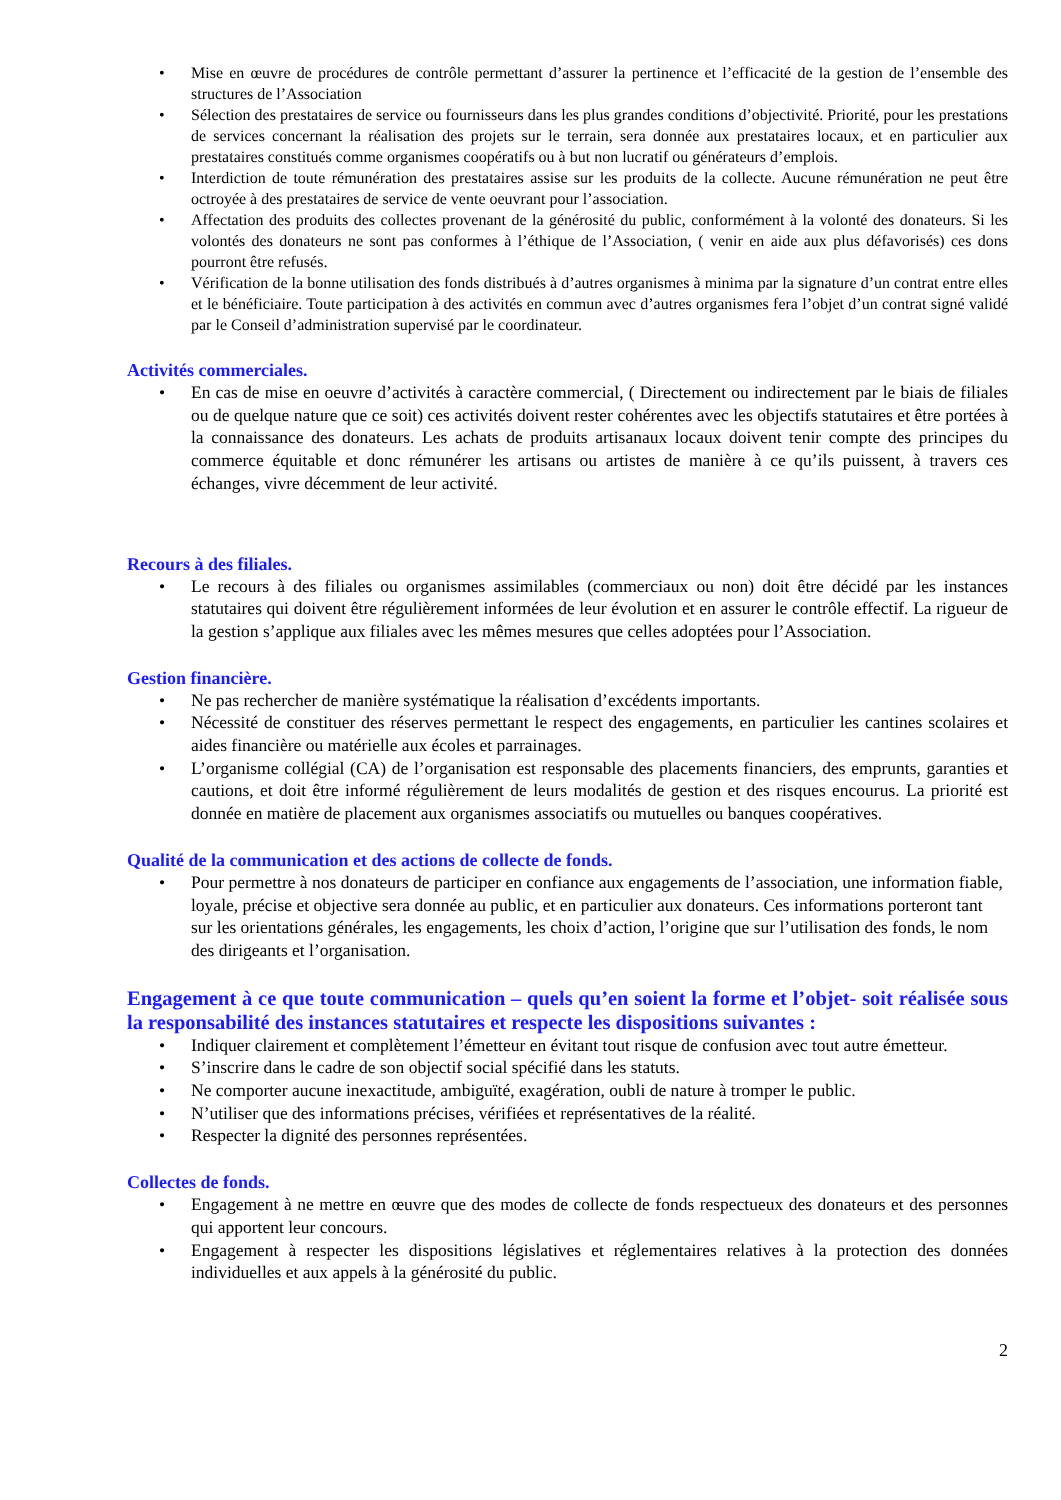• Mise en œuvre de procédures de contrôle permettant d’assurer la pertinence et l’efficacité de la gestion de l’ensemble des structures de l’Association
• Sélection des prestataires de service ou fournisseurs dans les plus grandes conditions d’objectivité. Priorité, pour les prestations de services concernant la réalisation des projets sur le terrain, sera donnée aux prestataires locaux, et en particulier aux prestataires constitués comme organismes coopératifs ou à but non lucratif ou générateurs d’emplois.
• Interdiction de toute rémunération des prestataires assise sur les produits de la collecte. Aucune rémunération ne peut être octroyée à des prestataires de service de vente oeuvrant pour l’association.
• Affectation des produits des collectes provenant de la générosité du public, conformément à la volonté des donateurs. Si les volontés des donateurs ne sont pas conformes à l’éthique de l’Association, ( venir en aide aux plus défavorisés) ces dons pourront être refusés.
• Vérification de la bonne utilisation des fonds distribués à d’autres organismes à minima par la signature d’un contrat entre elles et le bénéficiaire. Toute participation à des activités en commun avec d’autres organismes fera l’objet d’un contrat signé validé par le Conseil d’administration supervisé par le coordinateur.
Activités commerciales.
• En cas de mise en oeuvre d’activités à caractère commercial, ( Directement ou indirectement par le biais de filiales ou de quelque nature que ce soit) ces activités doivent rester cohérentes avec les objectifs statutaires et être portées à la connaissance des donateurs. Les achats de produits artisanaux locaux doivent tenir compte des principes du commerce équitable et donc rémunérer les artisans ou artistes de manière à ce qu’ils puissent, à travers ces échanges, vivre décemment de leur activité.
Recours à des filiales.
• Le recours à des filiales ou organismes assimilables (commerciaux ou non) doit être décidé par les instances statutaires qui doivent être régulièrement informées de leur évolution et en assurer le contrôle effectif. La rigueur de la gestion s’applique aux filiales avec les mêmes mesures que celles adoptées pour l’Association.
Gestion financière.
• Ne pas rechercher de manière systématique la réalisation d’excédents importants.
• Nécessité de constituer des réserves permettant le respect des engagements, en particulier les cantines scolaires et aides financière ou matérielle aux écoles et parrainages.
• L’organisme collégial (CA) de l’organisation est responsable des placements financiers, des emprunts, garanties et cautions, et doit être informé régulièrement de leurs modalités de gestion et des risques encourus. La priorité est donnée en matière de placement aux organismes associatifs ou mutuelles ou banques coopératives.
Qualité de la communication et des actions de collecte de fonds.
• Pour permettre à nos donateurs de participer en confiance aux engagements de l’association, une information fiable, loyale, précise et objective sera donnée au public, et en particulier aux donateurs. Ces informations porteront tant sur les orientations générales, les engagements, les choix d’action, l’origine que sur l’utilisation des fonds, le nom des dirigeants et l’organisation.
Engagement à ce que toute communication – quels qu’en soient la forme et l’objet- soit réalisée sous la responsabilité des instances statutaires et respecte les dispositions suivantes :
• Indiquer clairement et complètement l’émetteur en évitant tout risque de confusion avec tout autre émetteur.
• S’inscrire dans le cadre de son objectif social spécifié dans les statuts.
• Ne comporter aucune inexactitude, ambiguïté, exagération, oubli de nature à tromper le public.
• N’utiliser que des informations précises, vérifiées et représentatives de la réalité.
• Respecter la dignité des personnes représentées.
Collectes de fonds.
• Engagement à ne mettre en œuvre que des modes de collecte de fonds respectueux des donateurs et des personnes qui apportent leur concours.
• Engagement à respecter les dispositions législatives et réglementaires relatives à la protection des données individuelles et aux appels à la générosité du public.
2